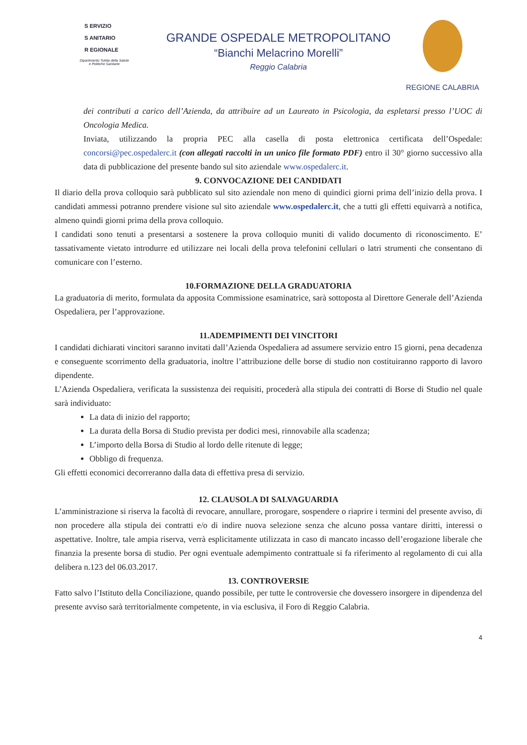S ERVIZIO
S ANITARIO
R EGIONALE
Dipartimento Tutela della Salute
e Politiche Sanitarie
GRANDE OSPEDALE METROPOLITANO
“Bianchi Melacrino Morelli”
Reggio Calabria
REGIONE CALABRIA
dei contributi a carico dell’Azienda, da attribuire ad un Laureato in Psicologia, da espletarsi presso l’UOC di Oncologia Medica.
Inviata, utilizzando la propria PEC alla casella di posta elettronica certificata dell’Ospedale: concorsi@pec.ospedalerc.it (con allegati raccolti in un unico file formato PDF) entro il 30° giorno successivo alla data di pubblicazione del presente bando sul sito aziendale www.ospedalerc.it.
9. CONVOCAZIONE DEI CANDIDATI
Il diario della prova colloquio sarà pubblicato sul sito aziendale non meno di quindici giorni prima dell’inizio della prova. I candidati ammessi potranno prendere visione sul sito aziendale www.ospedalerc.it, che a tutti gli effetti equivarrà a notifica, almeno quindi giorni prima della prova colloquio.
I candidati sono tenuti a presentarsi a sostenere la prova colloquio muniti di valido documento di riconoscimento. E’ tassativamente vietato introdurre ed utilizzare nei locali della prova telefonini cellulari o latri strumenti che consentano di comunicare con l’esterno.
10.FORMAZIONE DELLA GRADUATORIA
La graduatoria di merito, formulata da apposita Commissione esaminatrice, sarà sottoposta al Direttore Generale dell’Azienda Ospedaliera, per l’approvazione.
11.ADEMPIMENTI DEI VINCITORI
I candidati dichiarati vincitori saranno invitati dall’Azienda Ospedaliera ad assumere servizio entro 15 giorni, pena decadenza e conseguente scorrimento della graduatoria, inoltre l’attribuzione delle borse di studio non costituiranno rapporto di lavoro dipendente.
L’Azienda Ospedaliera, verificata la sussistenza dei requisiti, procederà alla stipula dei contratti di Borse di Studio nel quale sarà individuato:
La data di inizio del rapporto;
La durata della Borsa di Studio prevista per dodici mesi, rinnovabile alla scadenza;
L’importo della Borsa di Studio al lordo delle ritenute di legge;
Obbligo di frequenza.
Gli effetti economici decorreranno dalla data di effettiva presa di servizio.
12. CLAUSOLA DI SALVAGUARDIA
L’amministrazione si riserva la facoltà di revocare, annullare, prorogare, sospendere o riaprire i termini del presente avviso, di non procedere alla stipula dei contratti e/o di indire nuova selezione senza che alcuno possa vantare diritti, interessi o aspettative. Inoltre, tale ampia riserva, verrà esplicitamente utilizzata in caso di mancato incasso dell’erogazione liberale che finanzia la presente borsa di studio. Per ogni eventuale adempimento contrattuale si fa riferimento al regolamento di cui alla delibera n.123 del 06.03.2017.
13. CONTROVERSIE
Fatto salvo l’Istituto della Conciliazione, quando possibile, per tutte le controversie che dovessero insorgere in dipendenza del presente avviso sarà territorialmente competente, in via esclusiva, il Foro di Reggio Calabria.
4